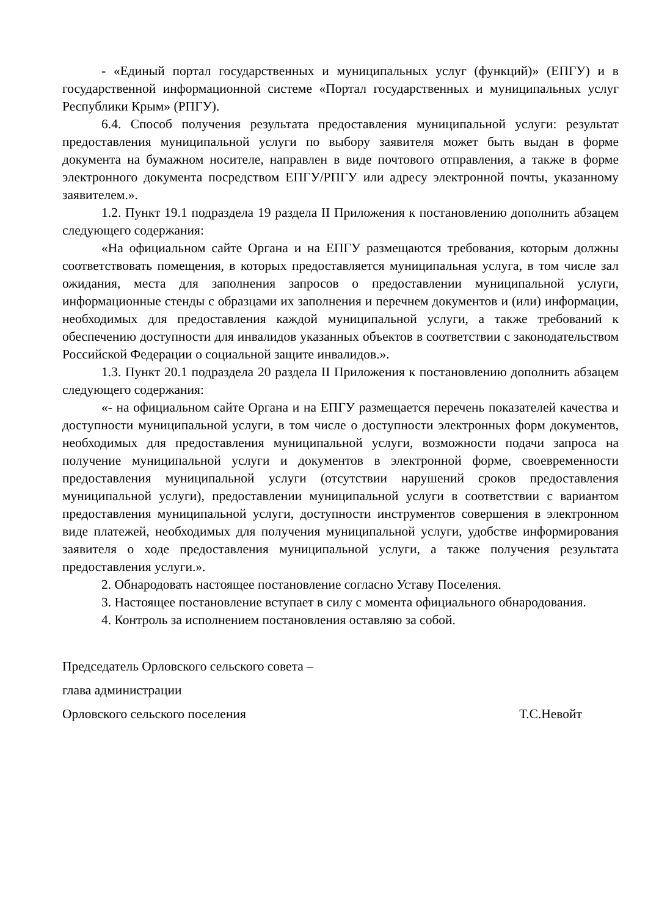- «Единый портал государственных и муниципальных услуг (функций)» (ЕПГУ) и в государственной информационной системе «Портал государственных и муниципальных услуг Республики Крым» (РПГУ).
6.4. Способ получения результата предоставления муниципальной услуги: результат предоставления муниципальной услуги по выбору заявителя может быть выдан в форме документа на бумажном носителе, направлен в виде почтового отправления, а также в форме электронного документа посредством ЕПГУ/РПГУ или адресу электронной почты, указанному заявителем.».
1.2. Пункт 19.1 подраздела 19 раздела II Приложения к постановлению дополнить абзацем следующего содержания:
«На официальном сайте Органа и на ЕПГУ размещаются требования, которым должны соответствовать помещения, в которых предоставляется муниципальная услуга, в том числе зал ожидания, места для заполнения запросов о предоставлении муниципальной услуги, информационные стенды с образцами их заполнения и перечнем документов и (или) информации, необходимых для предоставления каждой муниципальной услуги, а также требований к обеспечению доступности для инвалидов указанных объектов в соответствии с законодательством Российской Федерации о социальной защите инвалидов.».
1.3. Пункт 20.1 подраздела 20 раздела II Приложения к постановлению дополнить абзацем следующего содержания:
«- на официальном сайте Органа и на ЕПГУ размещается перечень показателей качества и доступности муниципальной услуги, в том числе о доступности электронных форм документов, необходимых для предоставления муниципальной услуги, возможности подачи запроса на получение муниципальной услуги и документов в электронной форме, своевременности предоставления муниципальной услуги (отсутствии нарушений сроков предоставления муниципальной услуги), предоставлении муниципальной услуги в соответствии с вариантом предоставления муниципальной услуги, доступности инструментов совершения в электронном виде платежей, необходимых для получения муниципальной услуги, удобстве информирования заявителя о ходе предоставления муниципальной услуги, а также получения результата предоставления услуги.».
2. Обнародовать настоящее постановление согласно Уставу Поселения.
3. Настоящее постановление вступает в силу с момента официального обнародования.
4. Контроль за исполнением постановления оставляю за собой.
Председатель Орловского сельского совета –
глава администрации
Орловского сельского поселения Т.С.Невойт